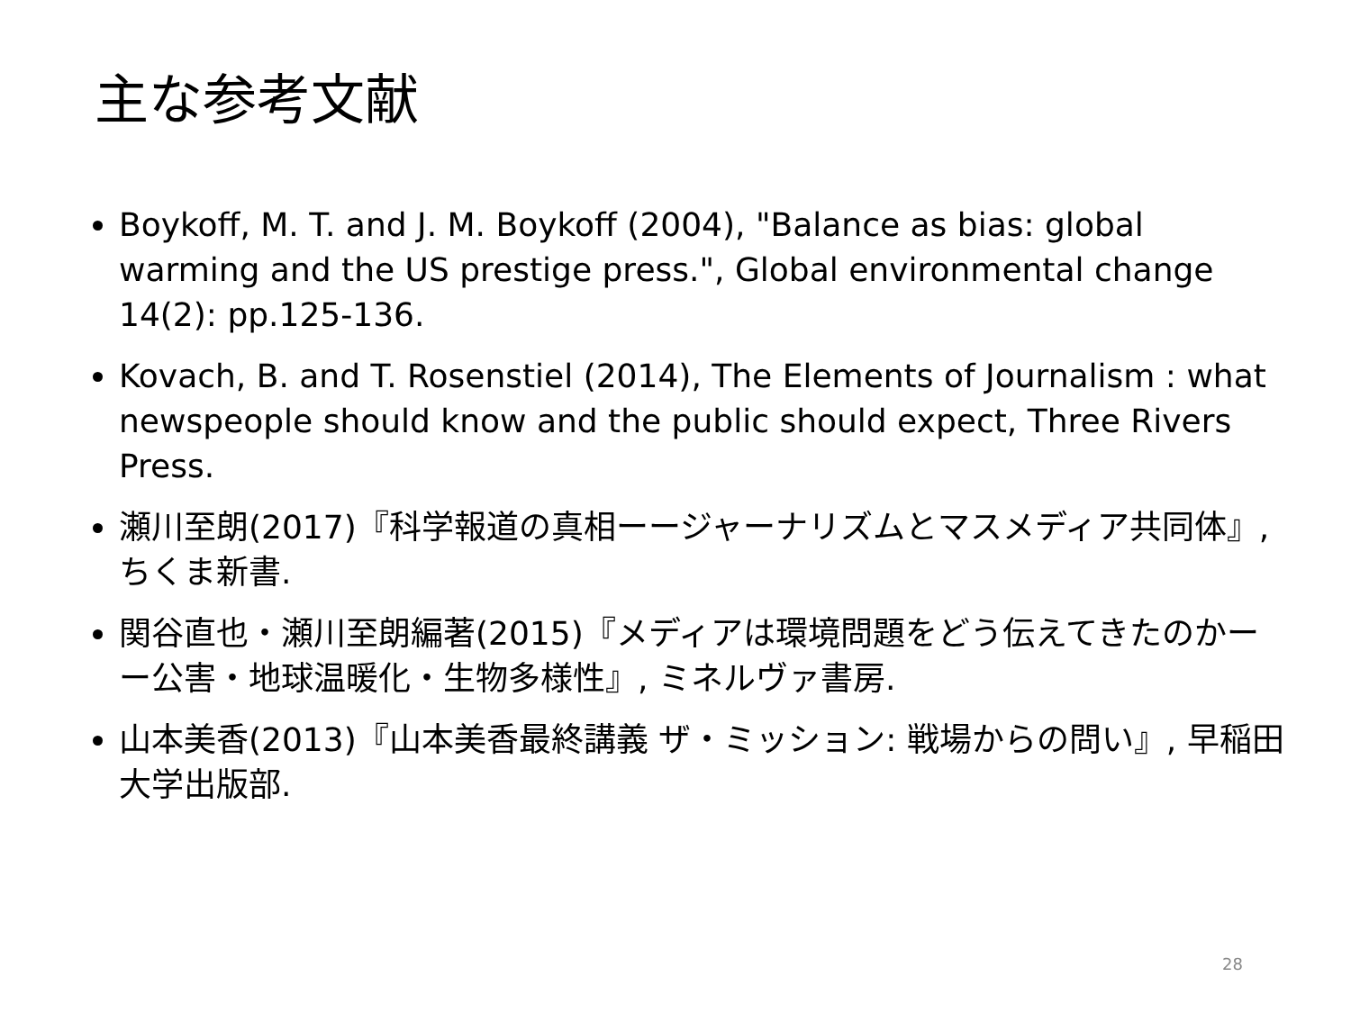主な参考文献
Boykoff, M. T. and J. M. Boykoff (2004), "Balance as bias: global warming and the US prestige press.", Global environmental change 14(2): pp.125-136.
Kovach, B. and T. Rosenstiel (2014), The Elements of Journalism : what newspeople should know and the public should expect, Three Rivers Press.
瀬川至朗(2017)『科学報道の真相ーージャーナリズムとマスメディア共同体』, ちくま新書.
関谷直也・瀬川至朗編著(2015)『メディアは環境問題をどう伝えてきたのかーー公害・地球温暖化・生物多様性』, ミネルヴァ書房.
山本美香(2013)『山本美香最終講義 ザ・ミッション: 戦場からの問い』, 早稲田大学出版部.
28